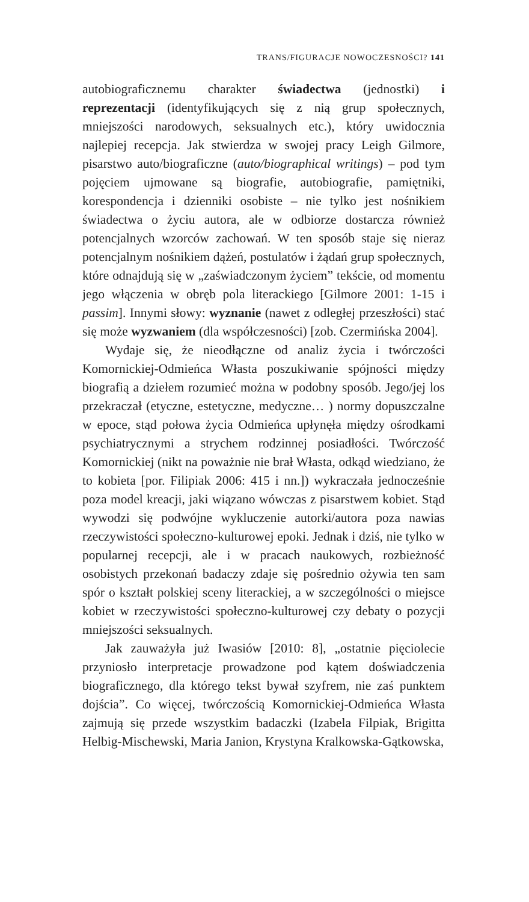TRANS/FIGURACJE NOWOCZESNOŚCI? 141
autobiograficznemu charakter świadectwa (jednostki) i reprezentacji (identyfikujących się z nią grup społecznych, mniejszości narodowych, seksualnych etc.), który uwidocznia najlepiej recepcja. Jak stwierdza w swojej pracy Leigh Gilmore, pisarstwo auto/biograficzne (auto/biographical writings) – pod tym pojęciem ujmowane są biografie, autobiografie, pamiętniki, korespondencja i dzienniki osobiste – nie tylko jest nośnikiem świadectwa o życiu autora, ale w odbiorze dostarcza również potencjalnych wzorców zachowań. W ten sposób staje się nieraz potencjalnym nośnikiem dążeń, postulatów i żądań grup społecznych, które odnajdują się w „zaświadczonym życiem” tekście, od momentu jego włączenia w obręb pola literackiego [Gilmore 2001: 1-15 i passim]. Innymi słowy: wyznanie (nawet z odległej przeszłości) stać się może wyzwaniem (dla współczesności) [zob. Czermińska 2004].
Wydaje się, że nieodłączne od analiz życia i twórczości Komornickiej-Odmieńca Własta poszukiwanie spójności między biografią a dziełem rozumieć można w podobny sposób. Jego/jej los przekraczał (etyczne, estetyczne, medyczne… ) normy dopuszczalne w epoce, stąd połowa życia Odmieńca upłynęła między ośrodkami psychiatrycznymi a strychem rodzinnej posiadłości. Twórczość Komornickiej (nikt na poważnie nie brał Własta, odkąd wiedziano, że to kobieta [por. Filipiak 2006: 415 i nn.]) wykraczała jednocześnie poza model kreacji, jaki wiązano wówczas z pisarstwem kobiet. Stąd wywodzi się podwójne wykluczenie autorki/autora poza nawias rzeczywistości społeczno-kulturowej epoki. Jednak i dziś, nie tylko w popularnej recepcji, ale i w pracach naukowych, rozbieżność osobistych przekonań badaczy zdaje się pośrednio ożywia ten sam spór o kształt polskiej sceny literackiej, a w szczególności o miejsce kobiet w rzeczywistości społeczno-kulturowej czy debaty o pozycji mniejszości seksualnych.
Jak zauważyła już Iwasiów [2010: 8], „ostatnie pięciolecie przyniosło interpretacje prowadzone pod kątem doświadczenia biograficznego, dla którego tekst bywał szyfrem, nie zaś punktem dojścia”. Co więcej, twórczością Komornickiej-Odmieńca Własta zajmują się przede wszystkim badaczki (Izabela Filpiak, Brigitta Helbig-Mischewski, Maria Janion, Krystyna Kralkowska-Gątkowska,